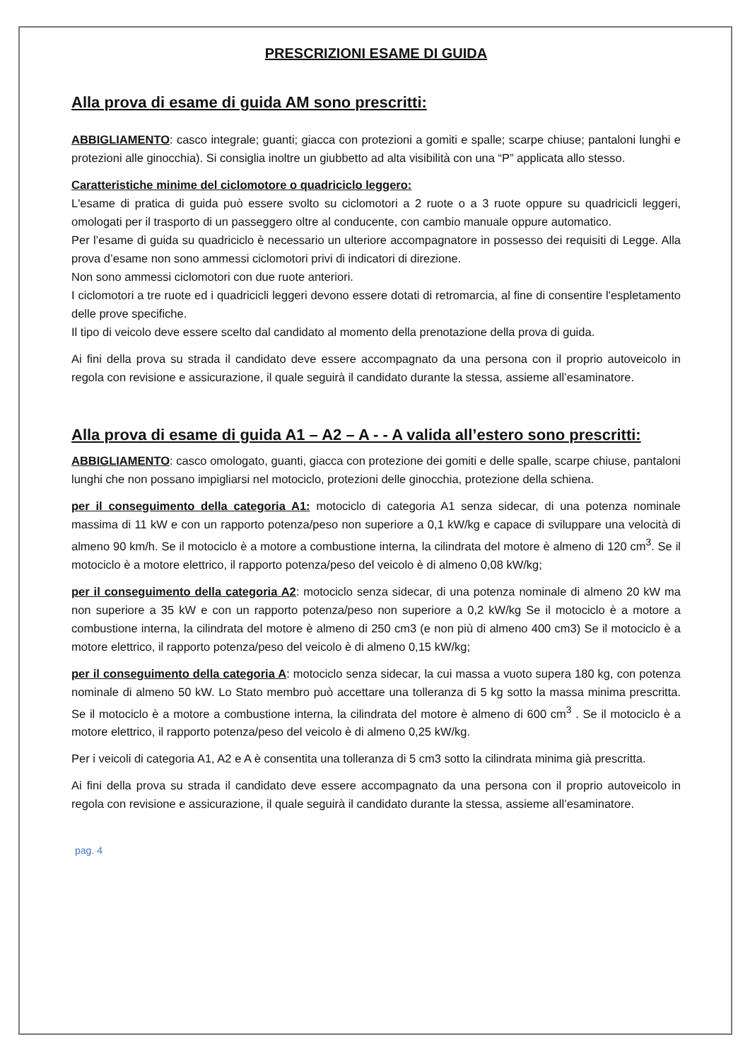PRESCRIZIONI ESAME DI GUIDA
Alla prova di esame di guida AM sono prescritti:
ABBIGLIAMENTO: casco integrale; guanti; giacca con protezioni a gomiti e spalle; scarpe chiuse; pantaloni lunghi e protezioni alle ginocchia). Si consiglia inoltre un giubbetto ad alta visibilità con una “P” applicata allo stesso.
Caratteristiche minime del ciclomotore o quadriciclo leggero:
L'esame di pratica di guida può essere svolto su ciclomotori a 2 ruote o a 3 ruote oppure su quadricicli leggeri, omologati per il trasporto di un passeggero oltre al conducente, con cambio manuale oppure automatico.
Per l’esame di guida su quadriciclo è necessario un ulteriore accompagnatore in possesso dei requisiti di Legge. Alla prova d’esame non sono ammessi ciclomotori privi di indicatori di direzione.
Non sono ammessi ciclomotori con due ruote anteriori.
I ciclomotori a tre ruote ed i quadricicli leggeri devono essere dotati di retromarcia, al fine di consentire l'espletamento delle prove specifiche.
Il tipo di veicolo deve essere scelto dal candidato al momento della prenotazione della prova di guida.
Ai fini della prova su strada il candidato deve essere accompagnato da una persona con il proprio autoveicolo in regola con revisione e assicurazione, il quale seguirà il candidato durante la stessa, assieme all’esaminatore.
Alla prova di esame di guida A1 – A2 – A - - A valida all’estero sono prescritti:
ABBIGLIAMENTO: casco omologato, guanti, giacca con protezione dei gomiti e delle spalle, scarpe chiuse, pantaloni lunghi che non possano impigliarsi nel motociclo, protezioni delle ginocchia, protezione della schiena.
per il conseguimento della categoria A1: motociclo di categoria A1 senza sidecar, di una potenza nominale massima di 11 kW e con un rapporto potenza/peso non superiore a 0,1 kW/kg e capace di sviluppare una velocità di almeno 90 km/h. Se il motociclo è a motore a combustione interna, la cilindrata del motore è almeno di 120 cm<sup>3</sup>. Se il motociclo è a motore elettrico, il rapporto potenza/peso del veicolo è di almeno 0,08 kW/kg;
per il conseguimento della categoria A2: motociclo senza sidecar, di una potenza nominale di almeno 20 kW ma non superiore a 35 kW e con un rapporto potenza/peso non superiore a 0,2 kW/kg Se il motociclo è a motore a combustione interna, la cilindrata del motore è almeno di 250 cm3 (e non più di almeno 400 cm3) Se il motociclo è a motore elettrico, il rapporto potenza/peso del veicolo è di almeno 0,15 kW/kg;
per il conseguimento della categoria A: motociclo senza sidecar, la cui massa a vuoto supera 180 kg, con potenza nominale di almeno 50 kW. Lo Stato membro può accettare una tolleranza di 5 kg sotto la massa minima prescritta. Se il motociclo è a motore a combustione interna, la cilindrata del motore è almeno di 600 cm<sup>3</sup> . Se il motociclo è a motore elettrico, il rapporto potenza/peso del veicolo è di almeno 0,25 kW/kg.
Per i veicoli di categoria A1, A2 e A è consentita una tolleranza di 5 cm3 sotto la cilindrata minima già prescritta.
Ai fini della prova su strada il candidato deve essere accompagnato da una persona con il proprio autoveicolo in regola con revisione e assicurazione, il quale seguirà il candidato durante la stessa, assieme all’esaminatore.
pag. 4